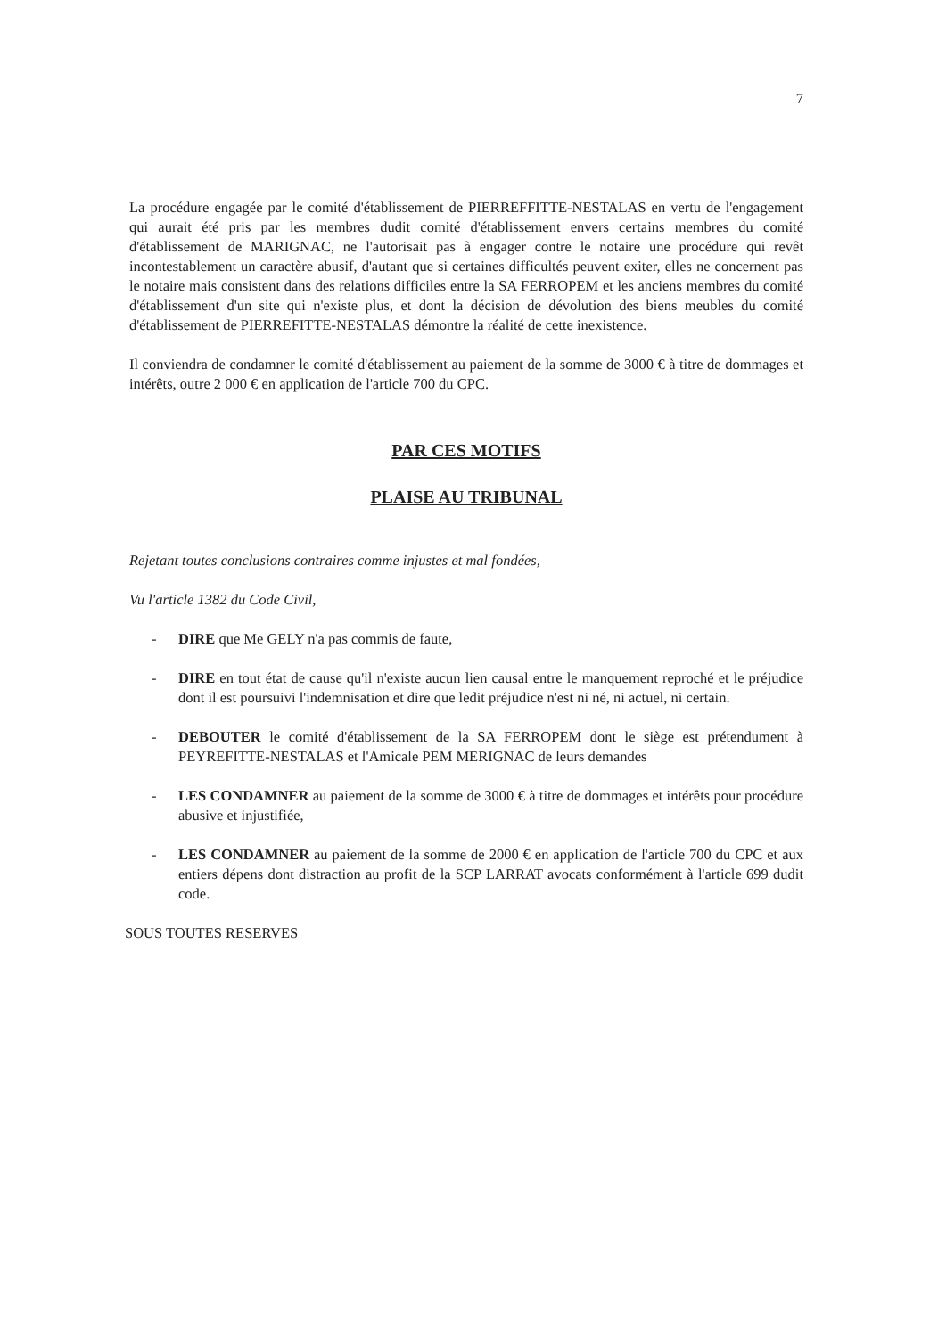7
La procédure engagée par le comité d'établissement de PIERREFFITTE-NESTALAS en vertu de l'engagement qui aurait été pris par les membres dudit comité d'établissement envers certains membres du comité d'établissement de MARIGNAC, ne l'autorisait pas à engager contre le notaire une procédure qui revêt incontestablement un caractère abusif, d'autant que si certaines difficultés peuvent exiter, elles ne concernent pas le notaire mais consistent dans des relations difficiles entre la SA FERROPEM et les anciens membres du comité d'établissement d'un site qui n'existe plus, et dont la décision de dévolution des biens meubles du comité d'établissement de PIERREFITTE-NESTALAS démontre la réalité de cette inexistence.
Il conviendra de condamner le comité d'établissement au paiement de la somme de 3000 € à titre de dommages et intérêts, outre 2 000 € en application de l'article 700 du CPC.
PAR CES MOTIFS
PLAISE AU TRIBUNAL
Rejetant toutes conclusions contraires comme injustes et mal fondées,
Vu l'article 1382 du Code Civil,
- DIRE que Me GELY n'a pas commis de faute,
- DIRE en tout état de cause qu'il n'existe aucun lien causal entre le manquement reproché et le préjudice dont il est poursuivi l'indemnisation et dire que ledit préjudice n'est ni né, ni actuel, ni certain.
- DEBOUTER le comité d'établissement de la SA FERROPEM dont le siège est prétendument à PEYREFITTE-NESTALAS et l'Amicale PEM MERIGNAC de leurs demandes
- LES CONDAMNER au paiement de la somme de 3000 € à titre de dommages et intérêts pour procédure abusive et injustifiée,
- LES CONDAMNER au paiement de la somme de 2000 € en application de l'article 700 du CPC et aux entiers dépens dont distraction au profit de la SCP LARRAT avocats conformément à l'article 699 dudit code.
SOUS TOUTES RESERVES